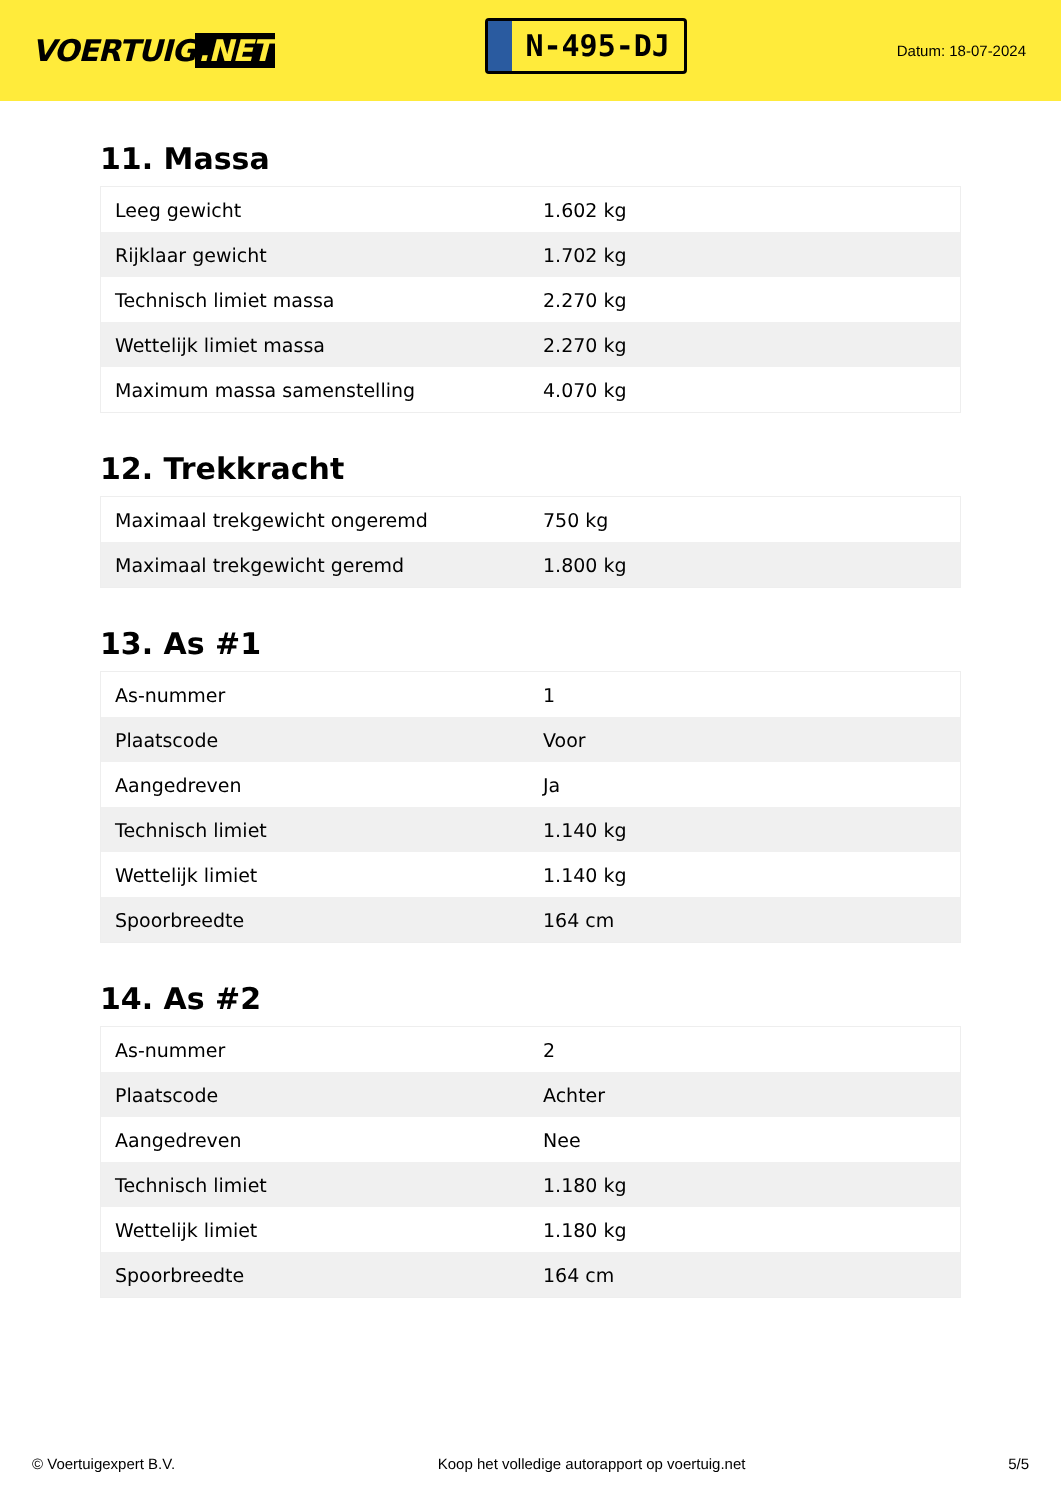VOERTUIG.NET
N-495-DJ
Datum: 18-07-2024
11. Massa
| Leeg gewicht | 1.602 kg |
| Rijklaar gewicht | 1.702 kg |
| Technisch limiet massa | 2.270 kg |
| Wettelijk limiet massa | 2.270 kg |
| Maximum massa samenstelling | 4.070 kg |
12. Trekkracht
| Maximaal trekgewicht ongeremd | 750 kg |
| Maximaal trekgewicht geremd | 1.800 kg |
13. As #1
| As-nummer | 1 |
| Plaatscode | Voor |
| Aangedreven | Ja |
| Technisch limiet | 1.140 kg |
| Wettelijk limiet | 1.140 kg |
| Spoorbreedte | 164 cm |
14. As #2
| As-nummer | 2 |
| Plaatscode | Achter |
| Aangedreven | Nee |
| Technisch limiet | 1.180 kg |
| Wettelijk limiet | 1.180 kg |
| Spoorbreedte | 164 cm |
© Voertuigexpert B.V. Koop het volledige autorapport op voertuig.net 5/5